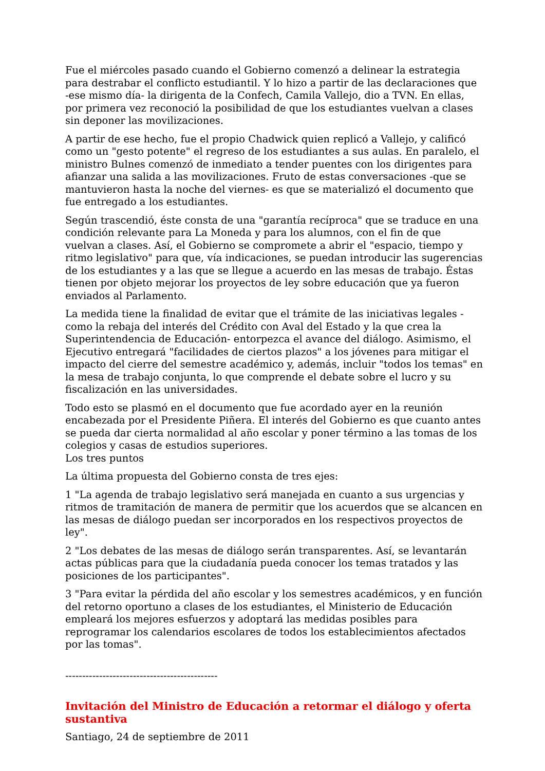Fue el miércoles pasado cuando el Gobierno comenzó a delinear la estrategia para destrabar el conflicto estudiantil. Y lo hizo a partir de las declaraciones que -ese mismo día- la dirigenta de la Confech, Camila Vallejo, dio a TVN. En ellas, por primera vez reconoció la posibilidad de que los estudiantes vuelvan a clases sin deponer las movilizaciones.
A partir de ese hecho, fue el propio Chadwick quien replicó a Vallejo, y calificó como un "gesto potente" el regreso de los estudiantes a sus aulas. En paralelo, el ministro Bulnes comenzó de inmediato a tender puentes con los dirigentes para afianzar una salida a las movilizaciones. Fruto de estas conversaciones -que se mantuvieron hasta la noche del viernes- es que se materializó el documento que fue entregado a los estudiantes.
Según trascendió, éste consta de una "garantía recíproca" que se traduce en una condición relevante para La Moneda y para los alumnos, con el fin de que vuelvan a clases. Así, el Gobierno se compromete a abrir el "espacio, tiempo y ritmo legislativo" para que, vía indicaciones, se puedan introducir las sugerencias de los estudiantes y a las que se llegue a acuerdo en las mesas de trabajo. Éstas tienen por objeto mejorar los proyectos de ley sobre educación que ya fueron enviados al Parlamento.
La medida tiene la finalidad de evitar que el trámite de las iniciativas legales -como la rebaja del interés del Crédito con Aval del Estado y la que crea la Superintendencia de Educación- entorpezca el avance del diálogo. Asimismo, el Ejecutivo entregará "facilidades de ciertos plazos" a los jóvenes para mitigar el impacto del cierre del semestre académico y, además, incluir "todos los temas" en la mesa de trabajo conjunta, lo que comprende el debate sobre el lucro y su fiscalización en las universidades.
Todo esto se plasmó en el documento que fue acordado ayer en la reunión encabezada por el Presidente Piñera. El interés del Gobierno es que cuanto antes se pueda dar cierta normalidad al año escolar y poner término a las tomas de los colegios y casas de estudios superiores.
Los tres puntos
La última propuesta del Gobierno consta de tres ejes:
1 "La agenda de trabajo legislativo será manejada en cuanto a sus urgencias y ritmos de tramitación de manera de permitir que los acuerdos que se alcancen en las mesas de diálogo puedan ser incorporados en los respectivos proyectos de ley".
2 "Los debates de las mesas de diálogo serán transparentes. Así, se levantarán actas públicas para que la ciudadanía pueda conocer los temas tratados y las posiciones de los participantes".
3 "Para evitar la pérdida del año escolar y los semestres académicos, y en función del retorno oportuno a clases de los estudiantes, el Ministerio de Educación empleará los mejores esfuerzos y adoptará las medidas posibles para reprogramar los calendarios escolares de todos los establecimientos afectados por las tomas".
---------------------------------------------
Invitación del Ministro de Educación a retormar el diálogo y oferta sustantiva
Santiago, 24 de septiembre de 2011